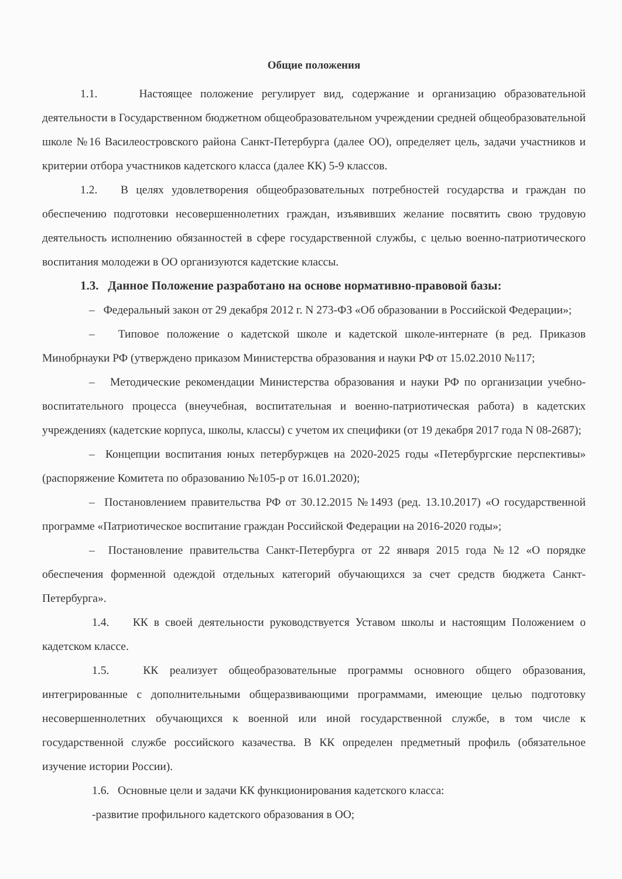Общие положения
1.1. Настоящее положение регулирует вид, содержание и организацию образовательной деятельности в Государственном бюджетном общеобразовательном учреждении средней общеобразовательной школе №16 Василеостровского района Санкт-Петербурга (далее ОО), определяет цель, задачи участников и критерии отбора участников кадетского класса (далее КК) 5-9 классов.
1.2. В целях удовлетворения общеобразовательных потребностей государства и граждан по обеспечению подготовки несовершеннолетних граждан, изъявивших желание посвятить свою трудовую деятельность исполнению обязанностей в сфере государственной службы, с целью военно-патриотического воспитания молодежи в ОО организуются кадетские классы.
1.3. Данное Положение разработано на основе нормативно-правовой базы:
– Федеральный закон от 29 декабря 2012 г. N 273-ФЗ «Об образовании в Российской Федерации»;
– Типовое положение о кадетской школе и кадетской школе-интернате (в ред. Приказов Минобрнауки РФ (утверждено приказом Министерства образования и науки РФ от 15.02.2010 №117;
– Методические рекомендации Министерства образования и науки РФ по организации учебно-воспитательного процесса (внеучебная, воспитательная и военно-патриотическая работа) в кадетских учреждениях (кадетские корпуса, школы, классы) с учетом их специфики (от 19 декабря 2017 года N 08-2687);
– Концепции воспитания юных петербуржцев на 2020-2025 годы «Петербургские перспективы» (распоряжение Комитета по образованию №105-р от 16.01.2020);
– Постановлением правительства РФ от 30.12.2015 №1493 (ред. 13.10.2017) «О государственной программе «Патриотическое воспитание граждан Российской Федерации на 2016-2020 годы»;
– Постановление правительства Санкт-Петербурга от 22 января 2015 года №12 «О порядке обеспечения форменной одеждой отдельных категорий обучающихся за счет средств бюджета Санкт-Петербурга».
1.4. КК в своей деятельности руководствуется Уставом школы и настоящим Положением о кадетском классе.
1.5. КК реализует общеобразовательные программы основного общего образования, интегрированные с дополнительными общеразвивающими программами, имеющие целью подготовку несовершеннолетних обучающихся к военной или иной государственной службе, в том числе к государственной службе российского казачества. В КК определен предметный профиль (обязательное изучение истории России).
1.6. Основные цели и задачи КК функционирования кадетского класса:
-развитие профильного кадетского образования в ОО;